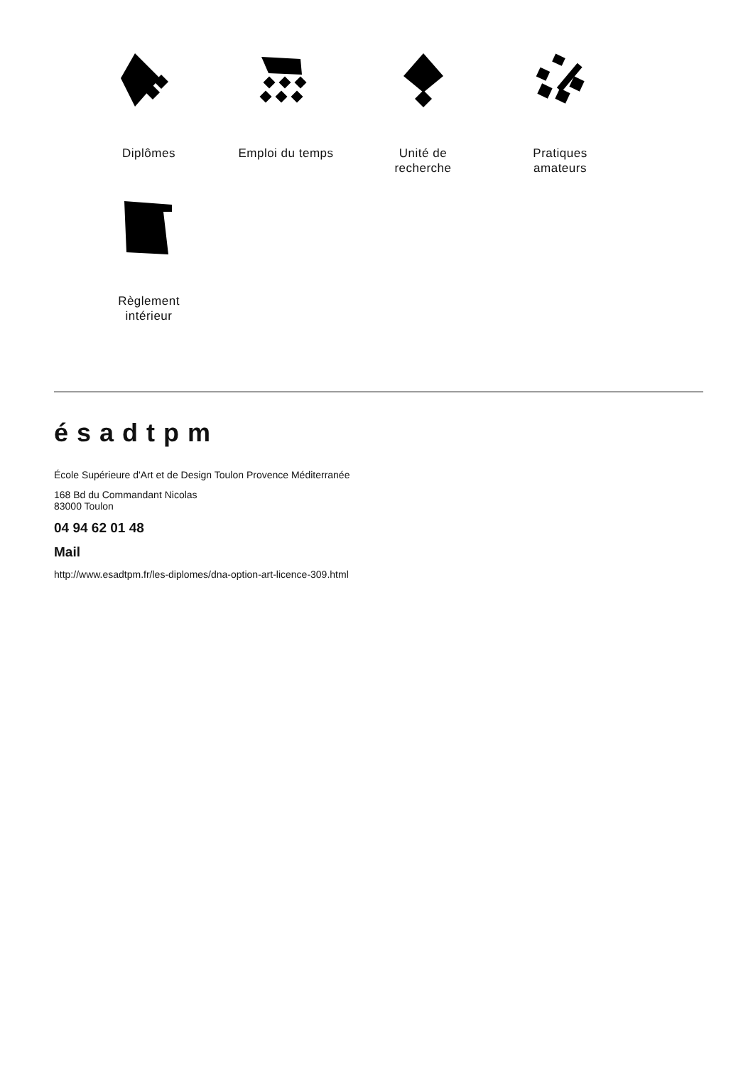Diplômes
Emploi du temps
Unité de
recherche
Pratiques
amateurs
Règlement
intérieur
ésadtpm
École Supérieure d'Art et de Design Toulon Provence Méditerranée
168 Bd du Commandant Nicolas
83000 Toulon
04 94 62 01 48
Mail
http://www.esadtpm.fr/les-diplomes/dna-option-art-licence-309.html